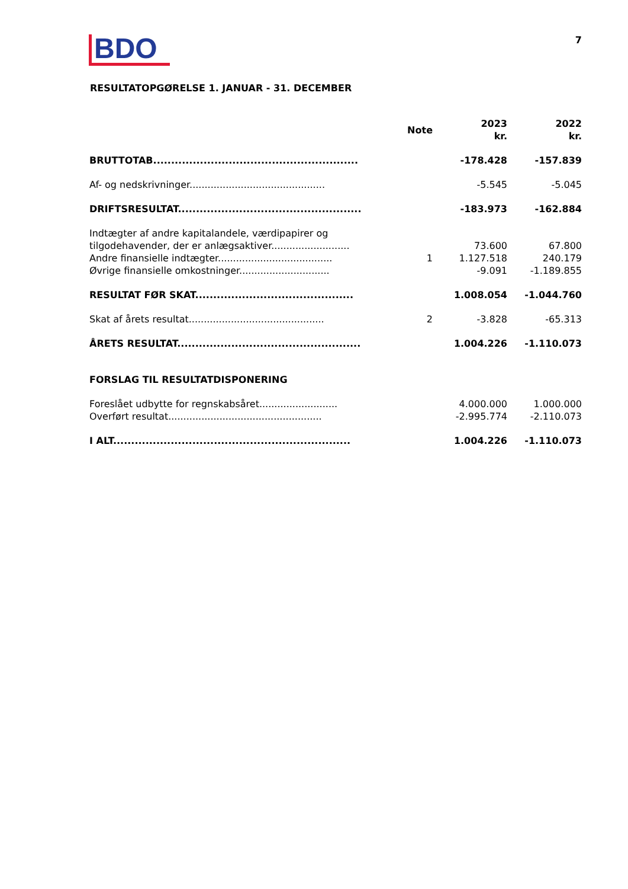BDO
7
RESULTATOPGØRELSE 1. JANUAR - 31. DECEMBER
| | Note | 2023 kr. | 2022 kr. |
| --- | --- | --- | --- |
| BRUTTOTAB......................................................... | | -178.428 | -157.839 |
| Af- og nedskrivninger............................................. | | -5.545 | -5.045 |
| DRIFTSRESULTAT................................................... | | -183.973 | -162.884 |
| Indtægter af andre kapitalandele, værdipapirer og tilgodehavender, der er anlægsaktiver.......................... | | 73.600 | 67.800 |
| Andre finansielle indtægter...................................... | 1 | 1.127.518 | 240.179 |
| Øvrige finansielle omkostninger.............................. | | -9.091 | -1.189.855 |
| RESULTAT FØR SKAT............................................ | | 1.008.054 | -1.044.760 |
| Skat af årets resultat............................................. | 2 | -3.828 | -65.313 |
| ÅRETS RESULTAT................................................... | | 1.004.226 | -1.110.073 |
| FORSLAG TIL RESULTATDISPONERING | | | |
| Foreslået udbytte for regnskabsåret.......................... | | 4.000.000 | 1.000.000 |
| Overført resultat................................................... | | -2.995.774 | -2.110.073 |
| I ALT.................................................................. | | 1.004.226 | -1.110.073 |